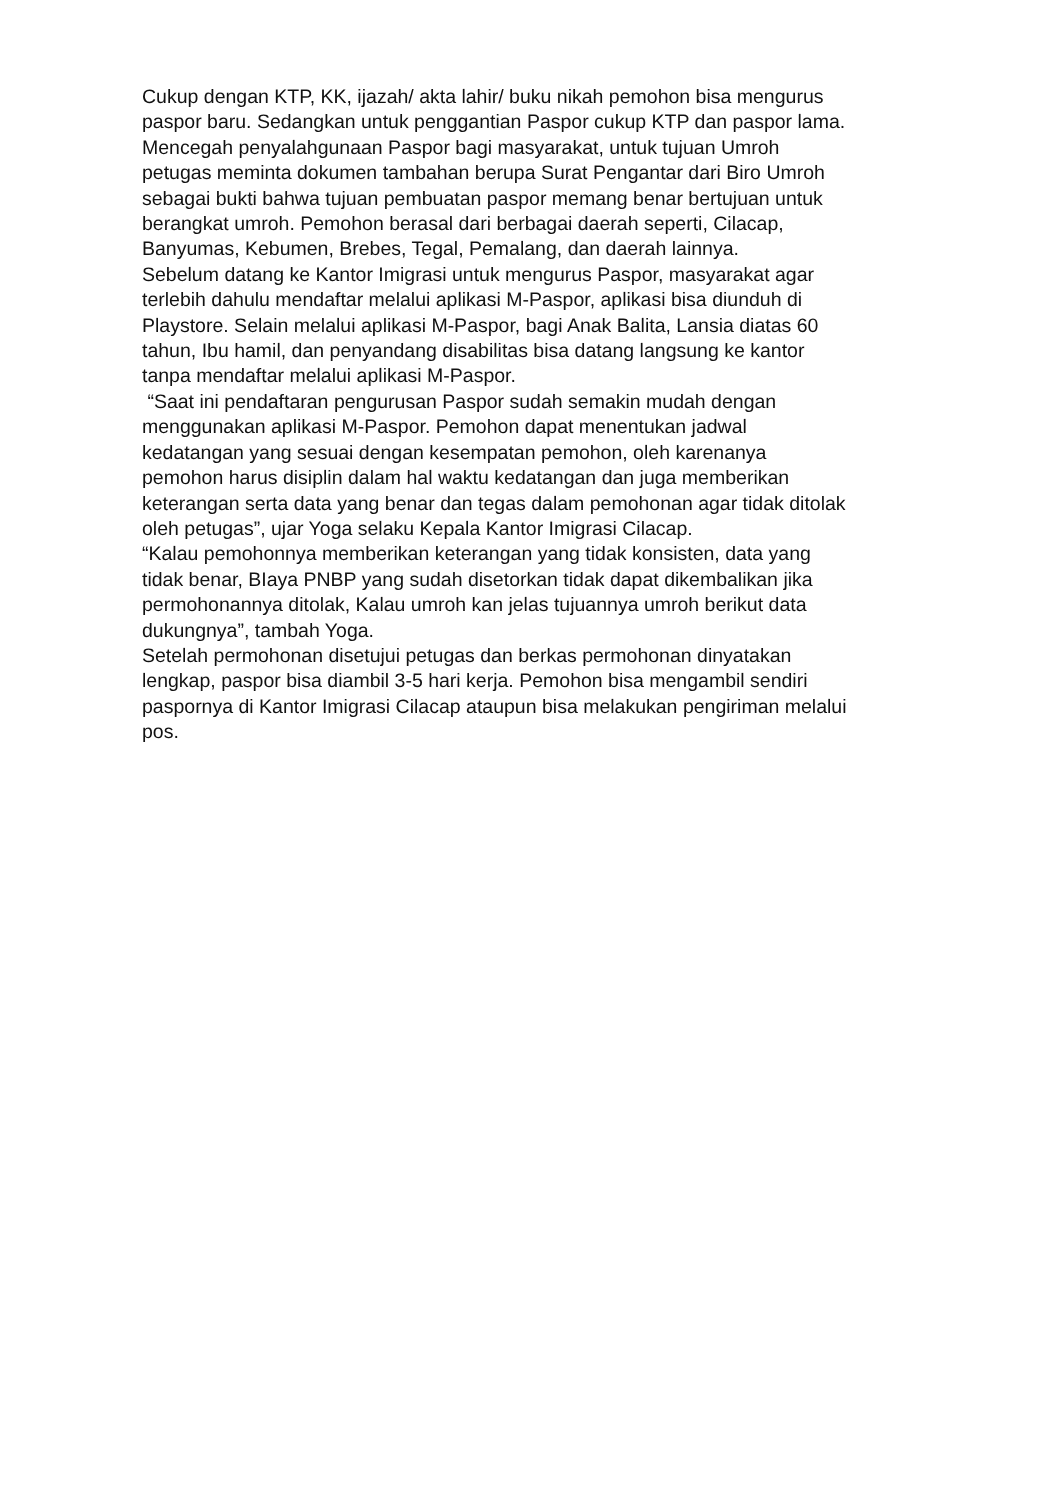Cukup dengan KTP, KK, ijazah/ akta lahir/ buku nikah pemohon bisa mengurus
paspor baru. Sedangkan untuk penggantian Paspor cukup KTP dan paspor lama.
Mencegah penyalahgunaan Paspor bagi masyarakat, untuk tujuan Umroh
petugas meminta dokumen tambahan berupa Surat Pengantar dari Biro Umroh
sebagai bukti bahwa tujuan pembuatan paspor memang benar bertujuan untuk
berangkat umroh. Pemohon berasal dari berbagai daerah seperti, Cilacap,
Banyumas, Kebumen, Brebes, Tegal, Pemalang, dan daerah lainnya.
Sebelum datang ke Kantor Imigrasi untuk mengurus Paspor, masyarakat agar
terlebih dahulu mendaftar melalui aplikasi M-Paspor, aplikasi bisa diunduh di
Playstore. Selain melalui aplikasi M-Paspor, bagi Anak Balita, Lansia diatas 60
tahun, Ibu hamil, dan penyandang disabilitas bisa datang langsung ke kantor
tanpa mendaftar melalui aplikasi M-Paspor.
“Saat ini pendaftaran pengurusan Paspor sudah semakin mudah dengan
menggunakan aplikasi M-Paspor. Pemohon dapat menentukan jadwal
kedatangan yang sesuai dengan kesempatan pemohon, oleh karenanya
pemohon harus disiplin dalam hal waktu kedatangan dan juga memberikan
keterangan serta data yang benar dan tegas dalam pemohonan agar tidak ditolak
oleh petugas”, ujar Yoga selaku Kepala Kantor Imigrasi Cilacap.
“Kalau pemohonnya memberikan keterangan yang tidak konsisten, data yang
tidak benar, BIaya PNBP yang sudah disetorkan tidak dapat dikembalikan jika
permohonannya ditolak, Kalau umroh kan jelas tujuannya umroh berikut data
dukungnya”, tambah Yoga.
Setelah permohonan disetujui petugas dan berkas permohonan dinyatakan
lengkap, paspor bisa diambil 3-5 hari kerja. Pemohon bisa mengambil sendiri
paspornya di Kantor Imigrasi Cilacap ataupun bisa melakukan pengiriman melalui
pos.